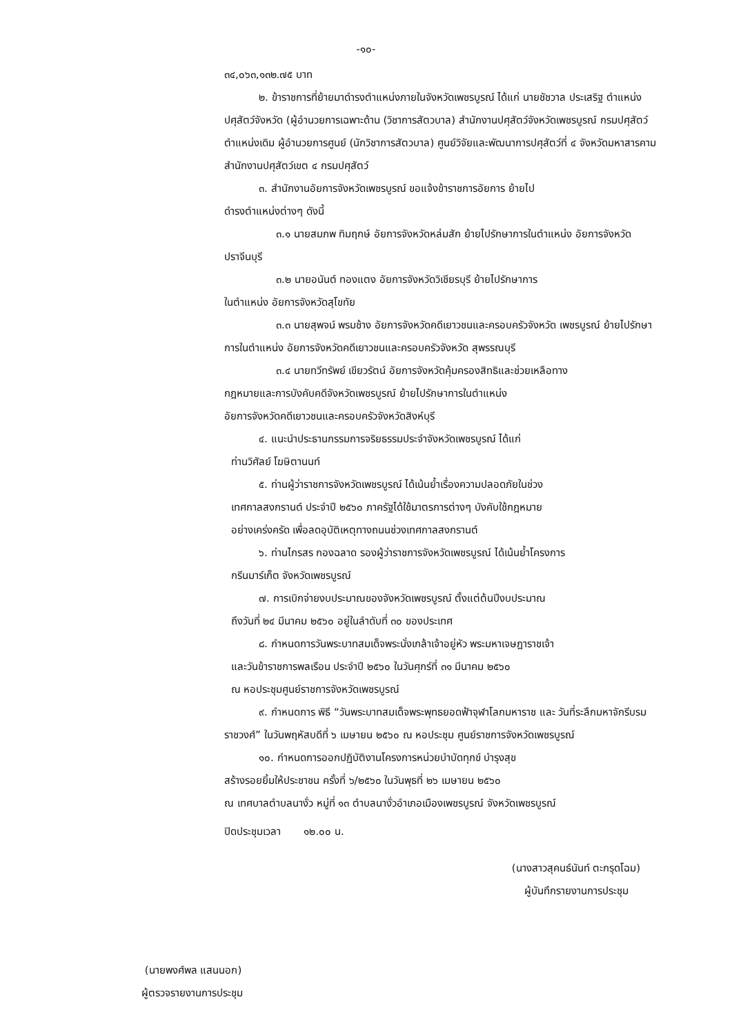-๑๐-
๓๔,๐๖๓,๑๓๒.๗๕ บาท
๒. ข้าราชการที่ย้ายมาดำรงตำแหน่งภายในจังหวัดเพชรบูรณ์ ได้แก่ นายชัชวาล ประเสริฐ ตำแหน่ง ปศุสัตว์จังหวัด (ผู้อำนวยการเฉพาะด้าน (วิชาการสัตวบาล) สำนักงานปศุสัตว์จังหวัดเพชรบูรณ์ กรมปศุสัตว์ ตำแหน่งเดิม ผู้อำนวยการศูนย์ (นักวิชาการสัตวบาล) ศูนย์วิจัยและพัฒนาการปศุสัตว์ที่ ๔ จังหวัดมหาสารคาม สำนักงานปศุสัตว์เขต ๔ กรมปศุสัตว์
๓. สำนักงานอัยการจังหวัดเพชรบูรณ์ ขอแจ้งข้าราชการอัยการ ย้ายไป
ดำรงตำแหน่งต่างๆ ดังนี้
๓.๑ นายสมภพ ทิมฤกษ์ อัยการจังหวัดหล่มสัก ย้ายไปรักษาการในตำแหน่ง อัยการจังหวัดปราจีนบุรี
๓.๒ นายอนันต์ ทองแตง อัยการจังหวัดวิเชียรบุรี ย้ายไปรักษาการ
ในตำแหน่ง อัยการจังหวัดสุโขทัย
๓.๓ นายสุพจน์ พรมช้าง อัยการจังหวัดคดีเยาวชนและครอบครัวจังหวัด เพชรบูรณ์ ย้ายไปรักษาการในตำแหน่ง อัยการจังหวัดคดีเยาวชนและครอบครัวจังหวัด สุพรรณบุรี
๓.๔ นายทวีทรัพย์ เขียวรัตน์ อัยการจังหวัดคุ้มครองสิทธิและช่วยเหลือทาง
กฎหมายและการบังคับคดีจังหวัดเพชรบูรณ์ ย้ายไปรักษาการในตำแหน่ง
อัยการจังหวัดคดีเยาวชนและครอบครัวจังหวัดสิงห์บุรี
๔. แนะนำประธานกรรมการจริยธรรมประจำจังหวัดเพชรบูรณ์ ได้แก่
ท่านวิศัลย์ โฆษิตานนท์
๕. ท่านผู้ว่าราชการจังหวัดเพชรบูรณ์ ได้เน้นย้ำเรื่องความปลอดภัยในช่วง
เทศกาลสงกรานต์ ประจำปี ๒๕๖๐ ภาครัฐได้ใช้มาตรการต่างๆ บังคับใช้กฎหมาย
อย่างเคร่งครัด เพื่อลดอุบัติเหตุทางถนนช่วงเทศกาลสงกรานต์
๖. ท่านไกรสร กองฉลาด รองผู้ว่าราชการจังหวัดเพชรบูรณ์ ได้เน้นย้ำโครงการ
กรีนมาร์เก็ต จังหวัดเพชรบูรณ์
๗. การเบิกจ่ายงบประมาณของจังหวัดเพชรบูรณ์ ตั้งแต่ต้นปีงบประมาณ
ถึงวันที่ ๒๔ มีนาคม ๒๕๖๐ อยู่ในลำดับที่ ๓๐ ของประเทศ
๘. กำหนดการวันพระบาทสมเด็จพระนั่งเกล้าเจ้าอยู่หัว พระมหาเจษฎาราชเจ้า
และวันข้าราชการพลเรือน ประจำปี ๒๕๖๐ ในวันศุกร์ที่ ๓๑ มีนาคม ๒๕๖๐
ณ หอประชุมศูนย์ราชการจังหวัดเพชรบูรณ์
๙. กำหนดการ พิธี “วันพระบาทสมเด็จพระพุทธยอดฟ้าจุฬาโลกมหาราช และ วันที่ระลึกมหาจักรีบรมราชวงศ์” ในวันพฤหัสบดีที่ ๖ เมษายน ๒๕๖๐ ณ หอประชุม ศูนย์ราชการจังหวัดเพชรบูรณ์
๑๐. กำหนดการออกปฏิบัติงานโครงการหน่วยบำบัดทุกข์ บำรุงสุข
สร้างรอยยิ้มให้ประชาชน ครั้งที่ ๖/๒๕๖๐ ในวันพุธที่ ๒๖ เมษายน ๒๕๖๐
ณ เทศบาลตำบลนางั่ว หมู่ที่ ๑๓ ตำบลนางั่วอำเภอเมืองเพชรบูรณ์ จังหวัดเพชรบูรณ์
ปิดประชุมเวลา ๑๒.๐๐ น.
(นางสาวสุคนธ์นันท์ ตะกรุดโฉม)
ผู้บันทึกรายงานการประชุม
(นายพงศ์พล แสนนอก)
ผู้ตรวจรายงานการประชุม